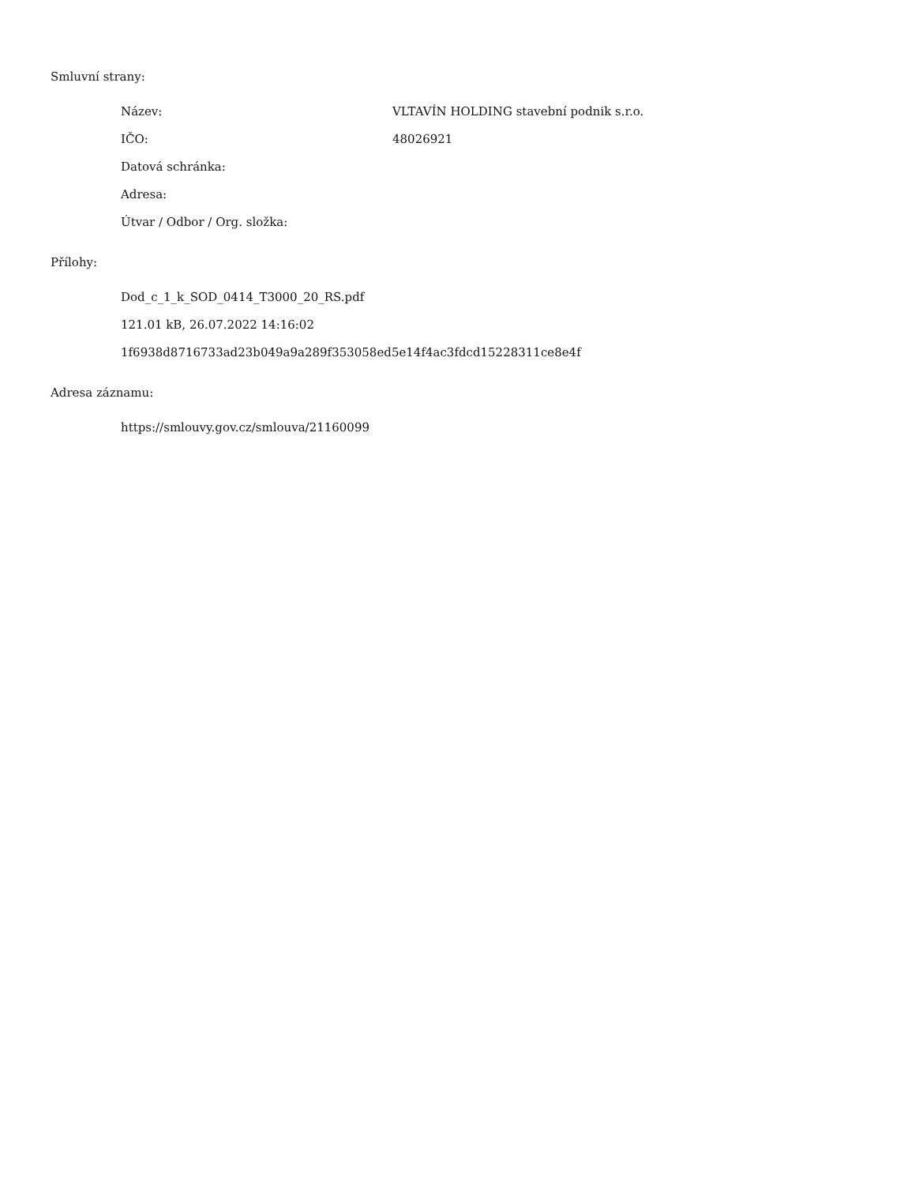Smluvní strany:
Název: VLTAVÍN HOLDING stavební podnik s.r.o.
IČO: 48026921
Datová schránka:
Adresa:
Útvar / Odbor / Org. složka:
Přílohy:
Dod_c_1_k_SOD_0414_T3000_20_RS.pdf
121.01 kB, 26.07.2022 14:16:02
1f6938d8716733ad23b049a9a289f353058ed5e14f4ac3fdcd15228311ce8e4f
Adresa záznamu:
https://smlouvy.gov.cz/smlouva/21160099